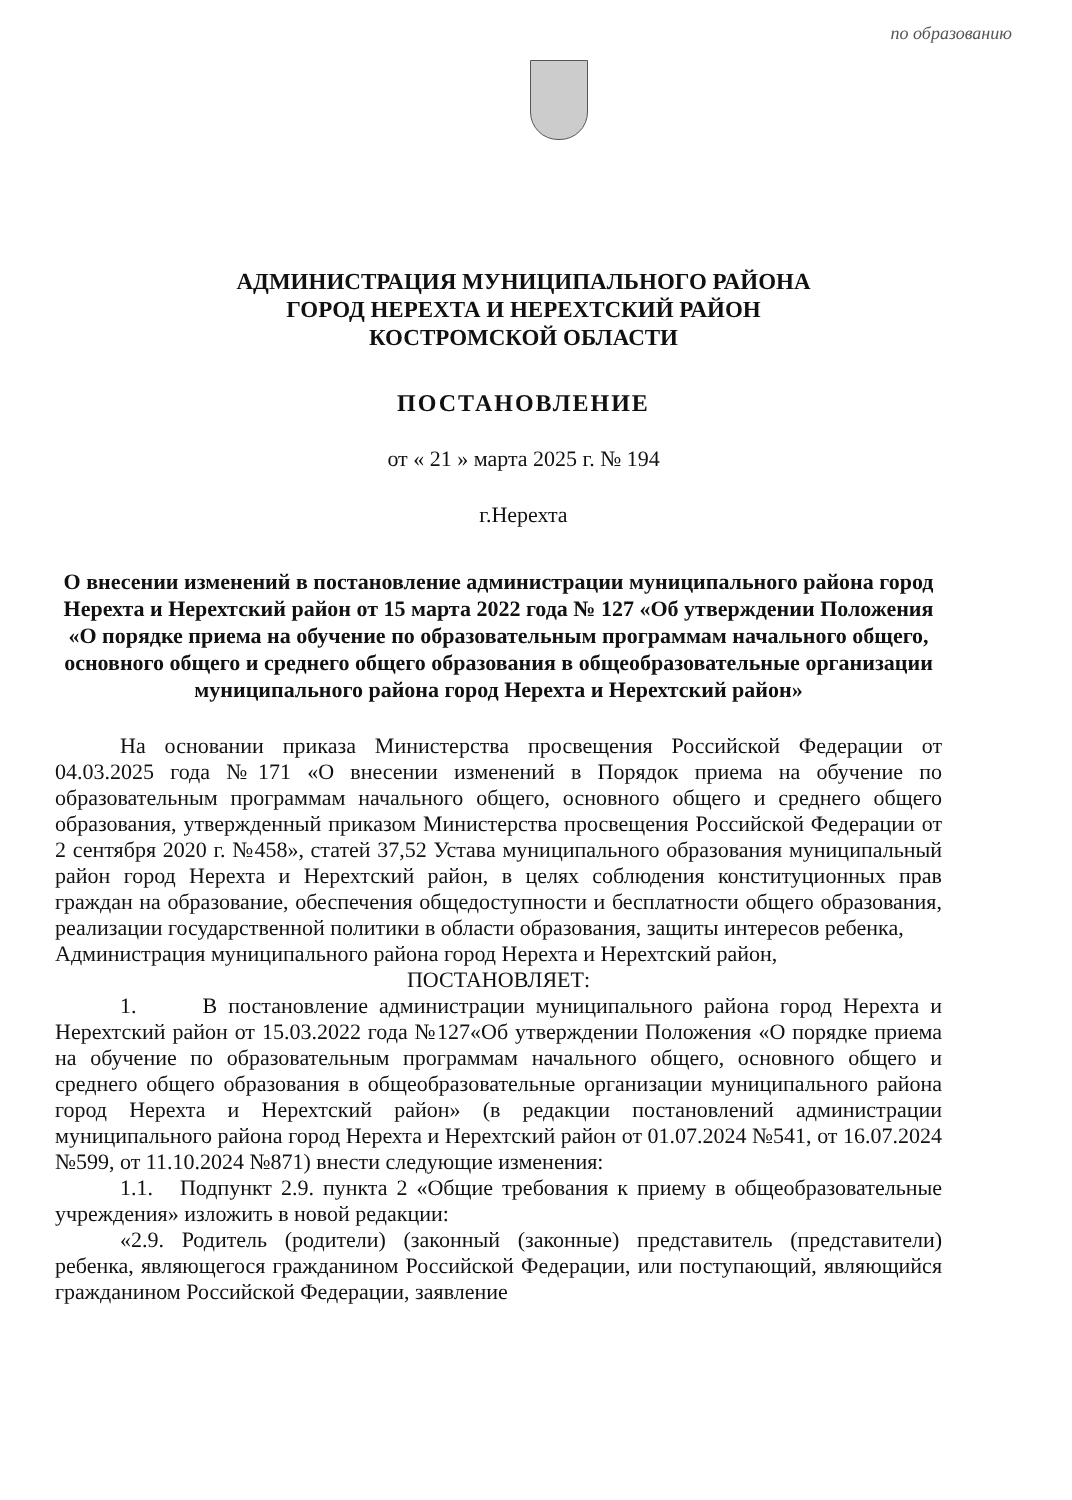по образованию
АДМИНИСТРАЦИЯ МУНИЦИПАЛЬНОГО РАЙОНА
ГОРОД НЕРЕХТА И НЕРЕХТСКИЙ РАЙОН
КОСТРОМСКОЙ ОБЛАСТИ
ПОСТАНОВЛЕНИЕ
от « 21 » марта 2025 г. № 194
г.Нерехта
О внесении изменений в постановление администрации муниципального района город Нерехта и Нерехтский район от 15 марта 2022 года № 127 «Об утверждении Положения «О порядке приема на обучение по образовательным программам начального общего, основного общего и среднего общего образования в общеобразовательные организации муниципального района город Нерехта и Нерехтский район»
На основании приказа Министерства просвещения Российской Федерации от 04.03.2025 года №171 «О внесении изменений в Порядок приема на обучение по образовательным программам начального общего, основного общего и среднего общего образования, утвержденный приказом Министерства просвещения Российской Федерации от 2 сентября 2020 г. №458», статей 37,52 Устава муниципального образования муниципальный район город Нерехта и Нерехтский район, в целях соблюдения конституционных прав граждан на образование, обеспечения общедоступности и бесплатности общего образования, реализации государственной политики в области образования, защиты интересов ребенка,
Администрация муниципального района город Нерехта и Нерехтский район,
ПОСТАНОВЛЯЕТ:
1. В постановление администрации муниципального района город Нерехта и Нерехтский район от 15.03.2022 года №127«Об утверждении Положения «О порядке приема на обучение по образовательным программам начального общего, основного общего и среднего общего образования в общеобразовательные организации муниципального района город Нерехта и Нерехтский район» (в редакции постановлений администрации муниципального района город Нерехта и Нерехтский район от 01.07.2024 №541, от 16.07.2024 №599, от 11.10.2024 №871) внести следующие изменения:
1.1. Подпункт 2.9. пункта 2 «Общие требования к приему в общеобразовательные учреждения» изложить в новой редакции:
«2.9. Родитель (родители) (законный (законные) представитель (представители) ребенка, являющегося гражданином Российской Федерации, или поступающий, являющийся гражданином Российской Федерации, заявление